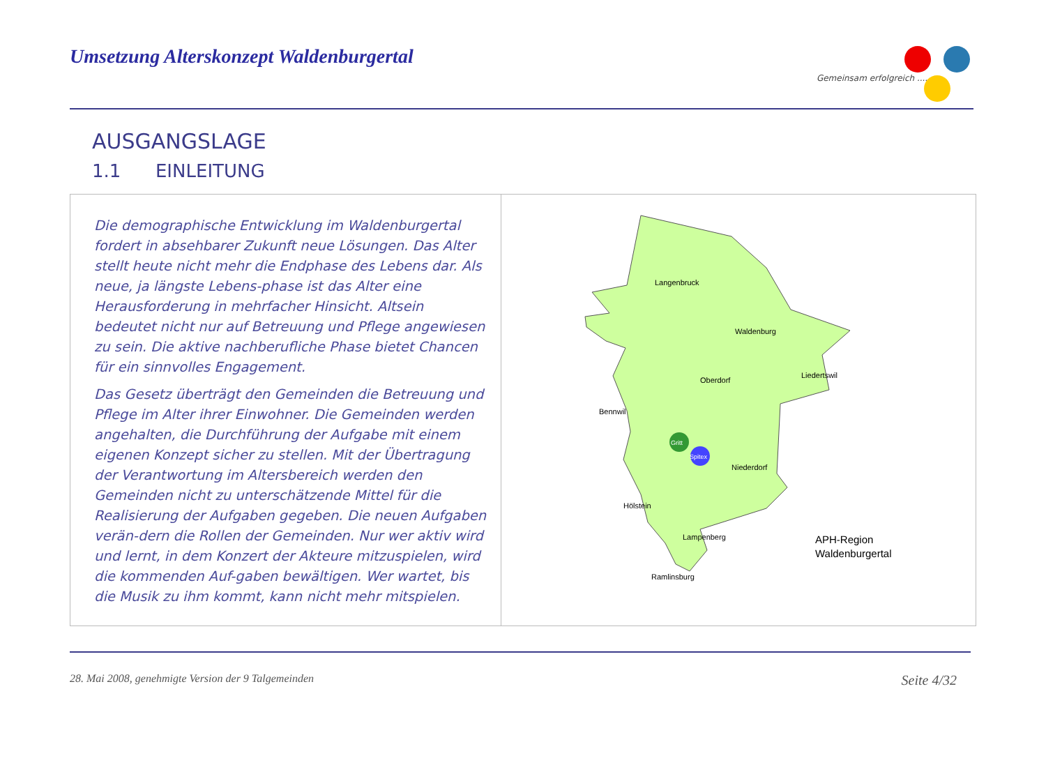Umsetzung Alterskonzept Waldenburgertal
Gemeinsam erfolgreich .....
AUSGANGSLAGE
1.1 EINLEITUNG
Die demographische Entwicklung im Waldenburgertal fordert in absehbarer Zukunft neue Lösungen. Das Alter stellt heute nicht mehr die Endphase des Lebens dar. Als neue, ja längste Lebens-phase ist das Alter eine Herausforderung in mehrfacher Hinsicht. Altsein bedeutet nicht nur auf Betreuung und Pflege angewiesen zu sein. Die aktive nachberufliche Phase bietet Chancen für ein sinnvolles Engagement.
Das Gesetz überträgt den Gemeinden die Betreuung und Pflege im Alter ihrer Einwohner. Die Gemeinden werden angehalten, die Durchführung der Aufgabe mit einem eigenen Konzept sicher zu stellen. Mit der Übertragung der Verantwortung im Altersbereich werden den Gemeinden nicht zu unterschätzende Mittel für die Realisierung der Aufgaben gegeben. Die neuen Aufgaben verän-dern die Rollen der Gemeinden. Nur wer aktiv wird und lernt, in dem Konzert der Akteure mitzuspielen, wird die kommenden Auf-gaben bewältigen. Wer wartet, bis die Musik zu ihm kommt, kann nicht mehr mitspielen.
Langenbruck
Waldenburg
Oberdorf
Liedertswil
Bennwil
Niederdorf
Hölstein
Lampenberg
Ramlinsburg
Gritt
Spitex
APH-Region
Waldenburgertal
28. Mai 2008, genehmigte Version der 9 Talgemeinden Seite 4/32